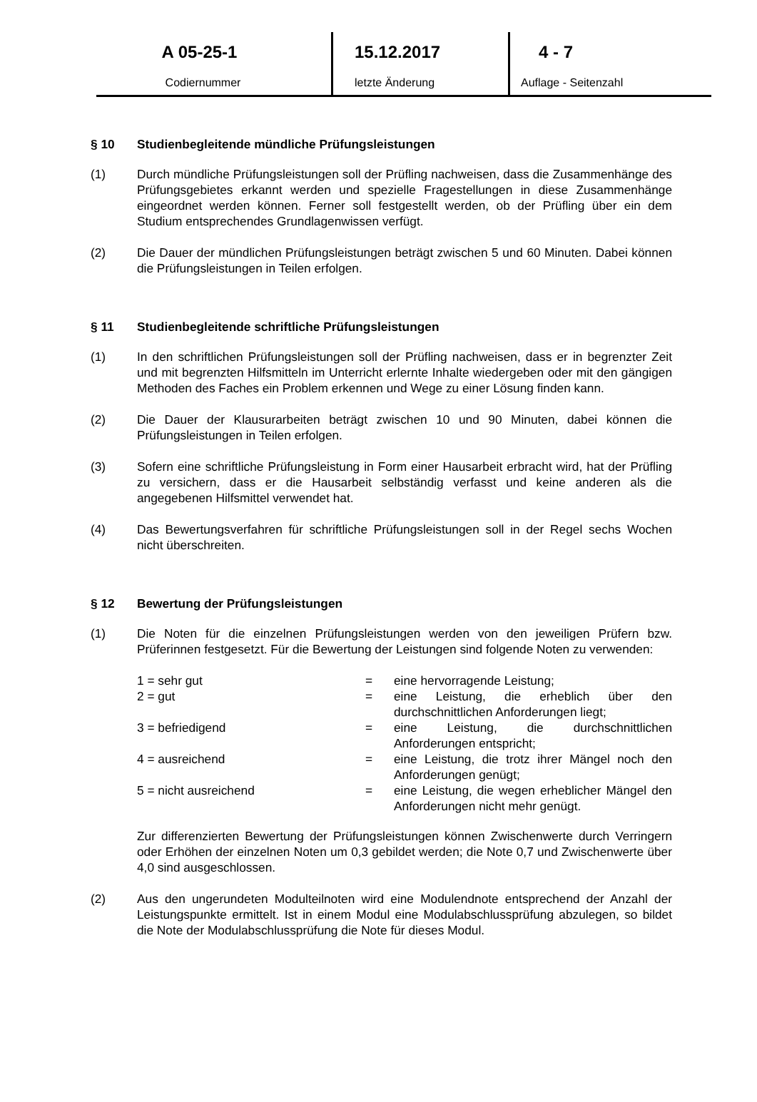A 05-25-1
Codiernummer
15.12.2017
letzte Änderung
4 - 7
Auflage - Seitenzahl
§ 10 Studienbegleitende mündliche Prüfungsleistungen
(1) Durch mündliche Prüfungsleistungen soll der Prüfling nachweisen, dass die Zusammenhänge des Prüfungsgebietes erkannt werden und spezielle Fragestellungen in diese Zusammenhänge eingeordnet werden können. Ferner soll festgestellt werden, ob der Prüfling über ein dem Studium entsprechendes Grundlagenwissen verfügt.
(2) Die Dauer der mündlichen Prüfungsleistungen beträgt zwischen 5 und 60 Minuten. Dabei können die Prüfungsleistungen in Teilen erfolgen.
§ 11 Studienbegleitende schriftliche Prüfungsleistungen
(1) In den schriftlichen Prüfungsleistungen soll der Prüfling nachweisen, dass er in begrenzter Zeit und mit begrenzten Hilfsmitteln im Unterricht erlernte Inhalte wiedergeben oder mit den gängigen Methoden des Faches ein Problem erkennen und Wege zu einer Lösung finden kann.
(2) Die Dauer der Klausurarbeiten beträgt zwischen 10 und 90 Minuten, dabei können die Prüfungsleistungen in Teilen erfolgen.
(3) Sofern eine schriftliche Prüfungsleistung in Form einer Hausarbeit erbracht wird, hat der Prüfling zu versichern, dass er die Hausarbeit selbständig verfasst und keine anderen als die angegebenen Hilfsmittel verwendet hat.
(4) Das Bewertungsverfahren für schriftliche Prüfungsleistungen soll in der Regel sechs Wochen nicht überschreiten.
§ 12 Bewertung der Prüfungsleistungen
(1) Die Noten für die einzelnen Prüfungsleistungen werden von den jeweiligen Prüfern bzw. Prüferinnen festgesetzt. Für die Bewertung der Leistungen sind folgende Noten zu verwenden:
| 1 = sehr gut | = | eine hervorragende Leistung; |
| 2 = gut | = | eine Leistung, die erheblich über den durchschnittlichen Anforderungen liegt; |
| 3 = befriedigend | = | eine Leistung, die durchschnittlichen Anforderungen entspricht; |
| 4 = ausreichend | = | eine Leistung, die trotz ihrer Mängel noch den Anforderungen genügt; |
| 5 = nicht ausreichend | = | eine Leistung, die wegen erheblicher Mängel den Anforderungen nicht mehr genügt. |
Zur differenzierten Bewertung der Prüfungsleistungen können Zwischenwerte durch Verringern oder Erhöhen der einzelnen Noten um 0,3 gebildet werden; die Note 0,7 und Zwischenwerte über 4,0 sind ausgeschlossen.
(2) Aus den ungerundeten Modulteilnoten wird eine Modulendnote entsprechend der Anzahl der Leistungspunkte ermittelt. Ist in einem Modul eine Modulabschlussprüfung abzulegen, so bildet die Note der Modulabschlussprüfung die Note für dieses Modul.